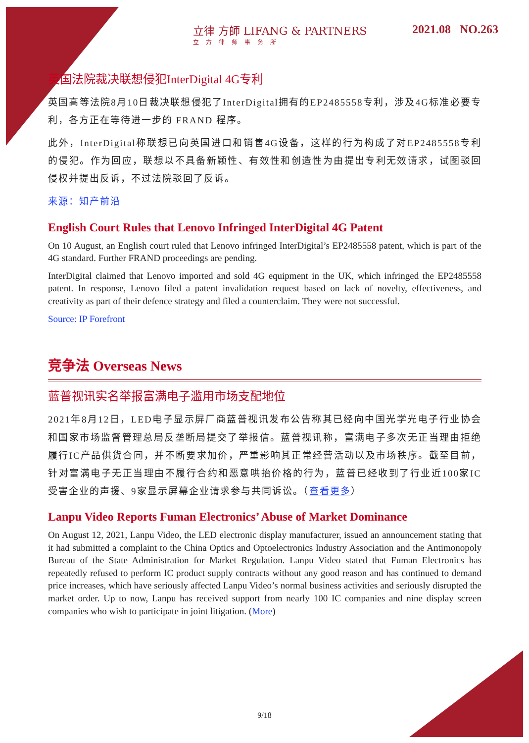立律 方師 LIFANG & PARTNERS
立方律师事务所
2021.08 NO.263
英国法院裁决联想侵犯InterDigital 4G专利
英国高等法院8月10日裁决联想侵犯了InterDigital拥有的EP2485558专利，涉及4G标准必要专利，各方正在等待进一步的 FRAND 程序。
此外，InterDigital称联想已向英国进口和销售4G设备，这样的行为构成了对EP2485558专利的侵犯。作为回应，联想以不具备新颖性、有效性和创造性为由提出专利无效请求，试图驳回侵权并提出反诉，不过法院驳回了反诉。
来源：知产前沿
English Court Rules that Lenovo Infringed InterDigital 4G Patent
On 10 August, an English court ruled that Lenovo infringed InterDigital’s EP2485558 patent, which is part of the 4G standard. Further FRAND proceedings are pending.
InterDigital claimed that Lenovo imported and sold 4G equipment in the UK, which infringed the EP2485558 patent. In response, Lenovo filed a patent invalidation request based on lack of novelty, effectiveness, and creativity as part of their defence strategy and filed a counterclaim. They were not successful.
Source: IP Forefront
竞争法 Overseas News
蓝普视讯实名举报富满电子滥用市场支配地位
2021年8月12日，LED电子显示屏厂商蓝普视讯发布公告称其已经向中国光学光电子行业协会和国家市场监督管理总局反垄断局提交了举报信。蓝普视讯称，富满电子多次无正当理由拒绝履行IC产品供货合同，并不断要求加价，严重影响其正常经营活动以及市场秩序。截至目前，针对富满电子无正当理由不履行合约和恶意哄抬价格的行为，蓝普已经收到了行业近100家IC受害企业的声援、9家显示屏幕企业请求参与共同诉讼。（查看更多）
Lanpu Video Reports Fuman Electronics’ Abuse of Market Dominance
On August 12, 2021, Lanpu Video, the LED electronic display manufacturer, issued an announcement stating that it had submitted a complaint to the China Optics and Optoelectronics Industry Association and the Antimonopoly Bureau of the State Administration for Market Regulation. Lanpu Video stated that Fuman Electronics has repeatedly refused to perform IC product supply contracts without any good reason and has continued to demand price increases, which have seriously affected Lanpu Video’s normal business activities and seriously disrupted the market order. Up to now, Lanpu has received support from nearly 100 IC companies and nine display screen companies who wish to participate in joint litigation. (More)
9/18